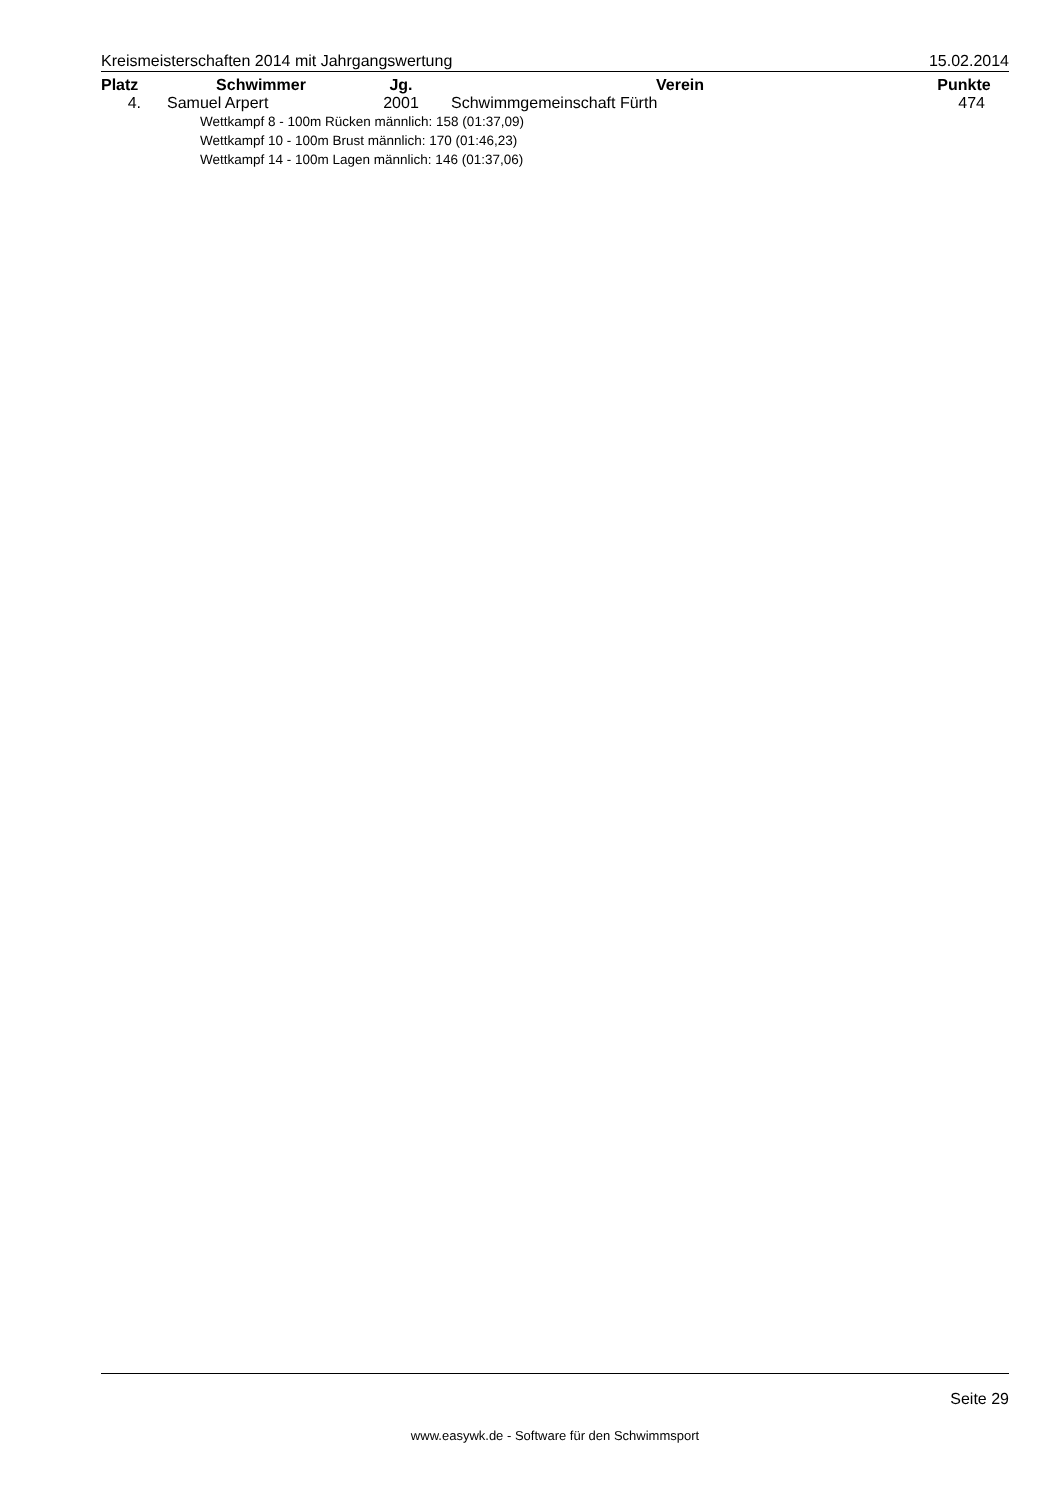Kreismeisterschaften 2014 mit Jahrgangswertung 15.02.2014
| Platz | Schwimmer | Jg. | Verein | Punkte |
| --- | --- | --- | --- | --- |
| 4. | Samuel Arpert | 2001 | Schwimmgemeinschaft Fürth | 474 |
| Wettkampf 8 - 100m Rücken männlich: 158 (01:37,09) Wettkampf 10 - 100m Brust männlich: 170 (01:46,23) Wettkampf 14 - 100m Lagen männlich: 146 (01:37,06) | | | | |
Seite 29
www.easywk.de - Software für den Schwimmsport